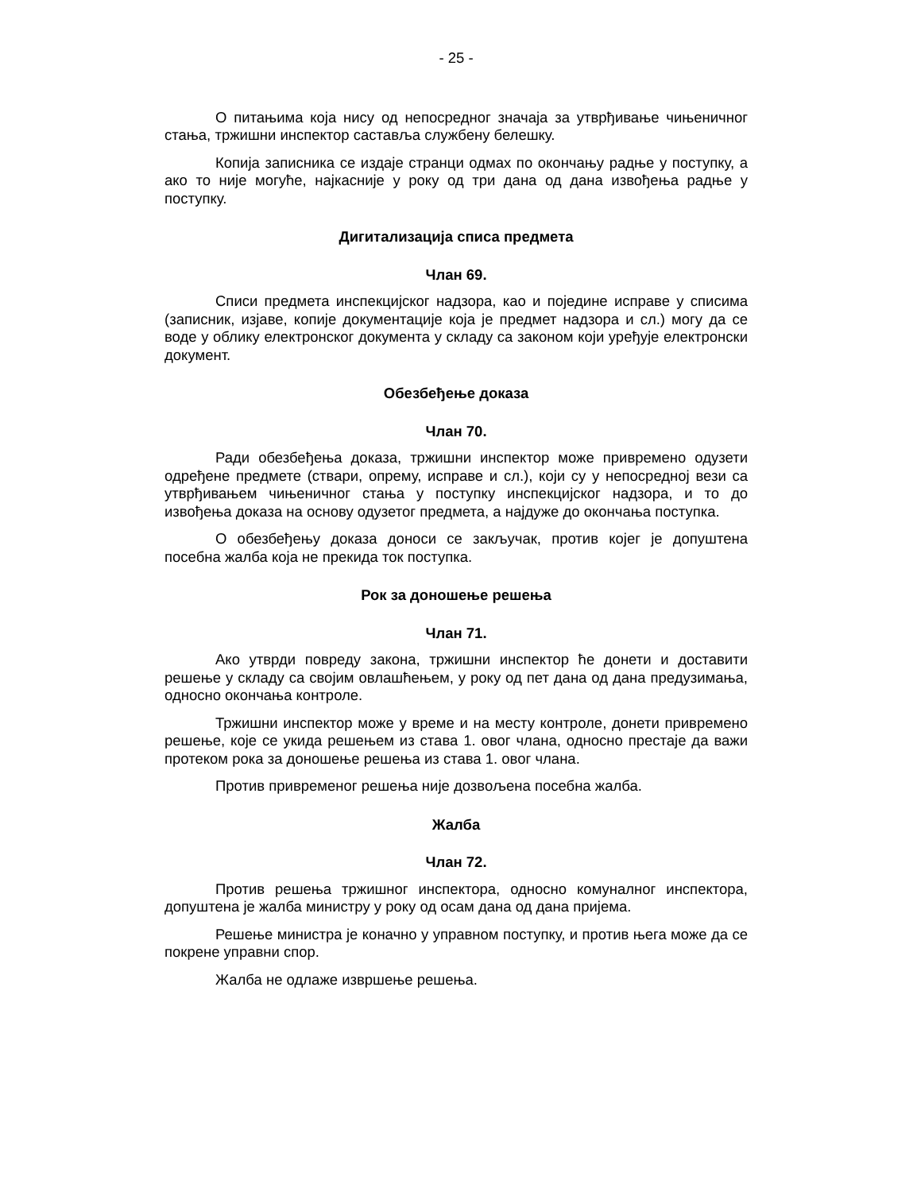- 25 -
О питањима која нису од непосредног значаја за утврђивање чињеничног стања, тржишни инспектор саставља службену белешку.
Копија записника се издаје странци одмах по окончању радње у поступку, а ако то није могуће, најкасније у року од три дана од дана извођења радње у поступку.
Дигитализација списа предмета
Члан 69.
Списи предмета инспекцијског надзора, као и поједине исправе у списима (записник, изјаве, копије документације која је предмет надзора и сл.) могу да се воде у облику електронског документа у складу са законом који уређује електронски документ.
Обезбеђење доказа
Члан 70.
Ради обезбеђења доказа, тржишни инспектор може привремено одузети одређене предмете (ствари, опрему, исправе и сл.), који су у непосредној вези са утврђивањем чињеничног стања у поступку инспекцијског надзора, и то до извођења доказа на основу одузетог предмета, а најдуже до окончања поступка.
О обезбеђењу доказа доноси се закључак, против којег је допуштена посебна жалба која не прекида ток поступка.
Рок за доношење решења
Члан 71.
Ако утврди повреду закона, тржишни инспектор ће донети и доставити решење у складу са својим овлашћењем, у року од пет дана од дана предузимања, односно окончања контроле.
Тржишни инспектор може у време и на месту контроле, донети привремено решење, које се укида решењем из става 1. овог члана, односно престаје да важи протеком рока за доношење решења из става 1. овог члана.
Против привременог решења није дозвољена посебна жалба.
Жалба
Члан 72.
Против решења тржишног инспектора, односно комуналног инспектора, допуштена је жалба министру у року од осам дана од дана пријема.
Решење министра је коначно у управном поступку, и против њега може да се покрене управни спор.
Жалба не одлаже извршење решења.